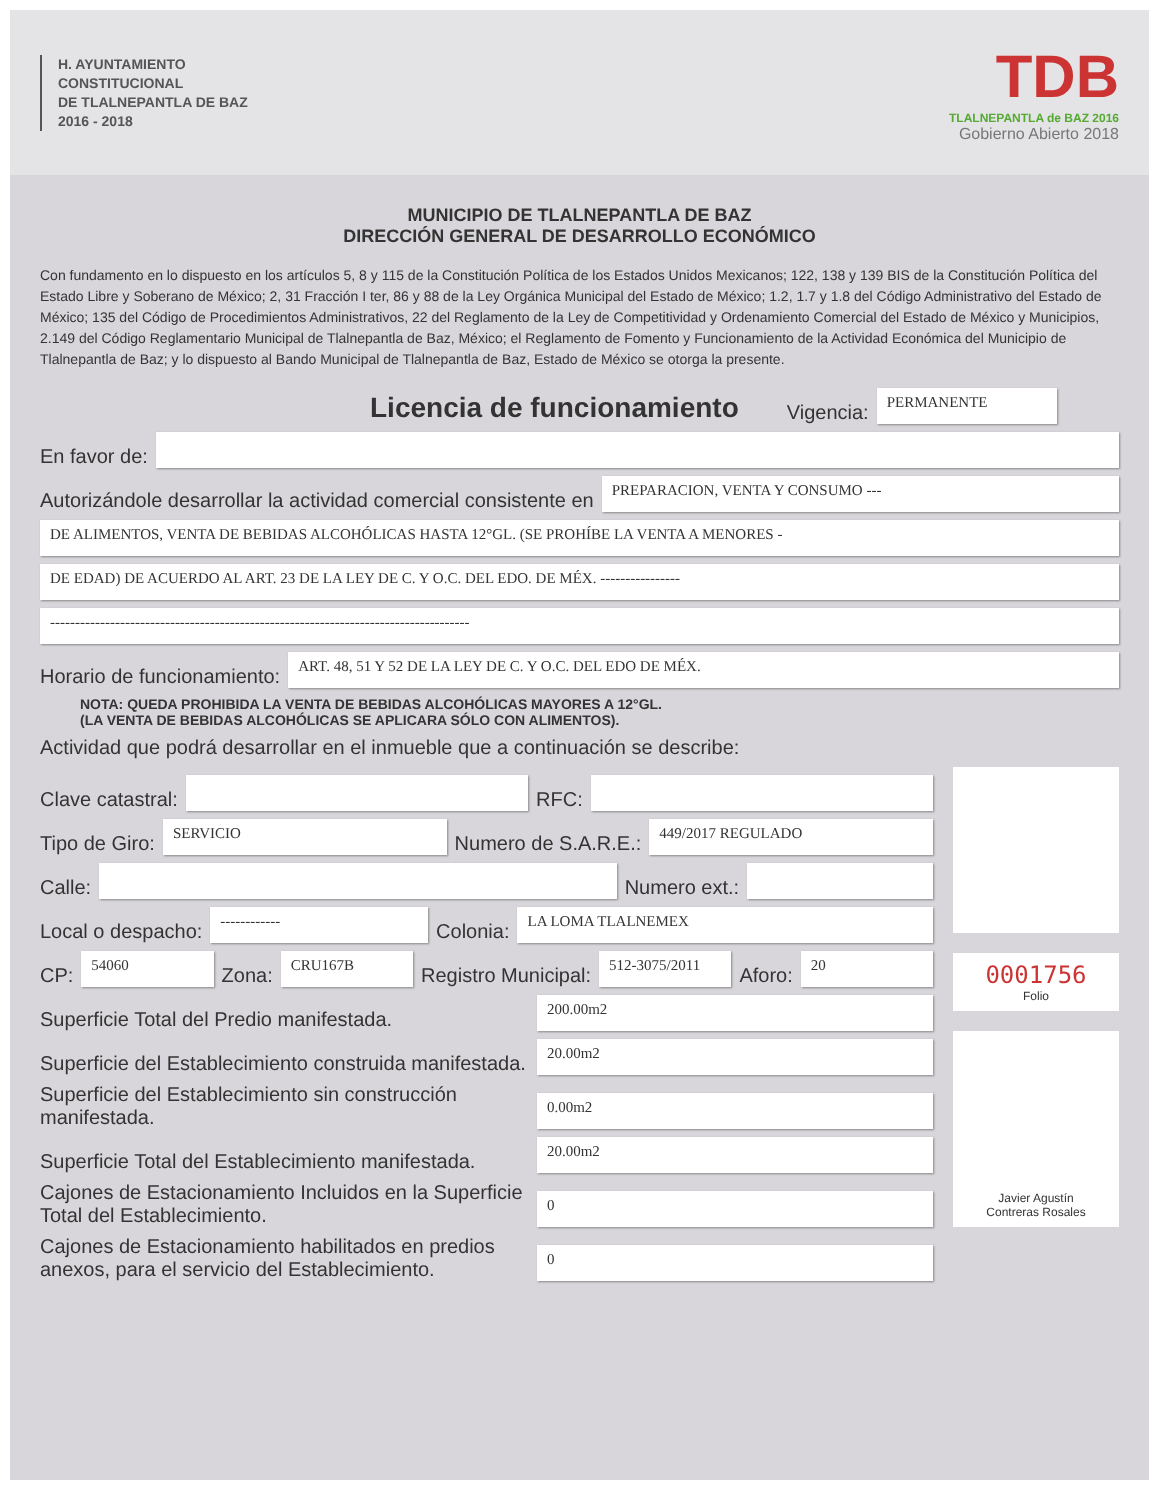H. AYUNTAMIENTO
CONSTITUCIONAL
DE TLALNEPANTLA DE BAZ
2016 - 2018
TDB
TLALNEPANTLA de BAZ 2016
Gobierno Abierto 2018
MUNICIPIO DE TLALNEPANTLA DE BAZ
DIRECCIÓN GENERAL DE DESARROLLO ECONÓMICO
Con fundamento en lo dispuesto en los artículos 5, 8 y 115 de la Constitución Política de los Estados Unidos Mexicanos; 122, 138 y 139 BIS de la Constitución Política del Estado Libre y Soberano de México; 2, 31 Fracción I ter, 86 y 88 de la Ley Orgánica Municipal del Estado de México; 1.2, 1.7 y 1.8 del Código Administrativo del Estado de México; 135 del Código de Procedimientos Administrativos, 22 del Reglamento de la Ley de Competitividad y Ordenamiento Comercial del Estado de México y Municipios, 2.149 del Código Reglamentario Municipal de Tlalnepantla de Baz, México; el Reglamento de Fomento y Funcionamiento de la Actividad Económica del Municipio de Tlalnepantla de Baz; y lo dispuesto al Bando Municipal de Tlalnepantla de Baz, Estado de México se otorga la presente.
Licencia de funcionamiento Vigencia:
PERMANENTE
En favor de:
Autorizándole desarrollar la actividad comercial consistente en
PREPARACION, VENTA Y CONSUMO ---
DE ALIMENTOS, VENTA DE BEBIDAS ALCOHÓLICAS HASTA 12°GL. (SE PROHÍBE LA VENTA A MENORES -
DE EDAD) DE ACUERDO AL ART. 23 DE LA LEY DE C. Y O.C. DEL EDO. DE MÉX. ----------------
------------------------------------------------------------------------------------
Horario de funcionamiento:
ART. 48, 51 Y 52 DE LA LEY DE C. Y O.C. DEL EDO DE MÉX.
NOTA: QUEDA PROHIBIDA LA VENTA DE BEBIDAS ALCOHÓLICAS MAYORES A 12°GL.
(LA VENTA DE BEBIDAS ALCOHÓLICAS SE APLICARA SÓLO CON ALIMENTOS).
Actividad que podrá desarrollar en el inmueble que a continuación se describe:
Clave catastral:
RFC:
Tipo de Giro:
SERVICIO
Numero de S.A.R.E.:
449/2017 REGULADO
Calle:
Numero ext.:
Local o despacho:
------------
Colonia:
LA LOMA TLALNEMEX
CP:
54060
Zona:
CRU167B
Registro Municipal:
512-3075/2011
Aforo:
20
Superficie Total del Predio manifestada.
200.00m2
Superficie del Establecimiento construida manifestada.
20.00m2
Superficie del Establecimiento sin construcción manifestada.
0.00m2
Superficie Total del Establecimiento manifestada.
20.00m2
Cajones de Estacionamiento Incluidos en la Superficie Total del Establecimiento.
0
Cajones de Estacionamiento habilitados en predios anexos, para el servicio del Establecimiento.
0
0001756
Folio
Javier Agustín
Contreras Rosales